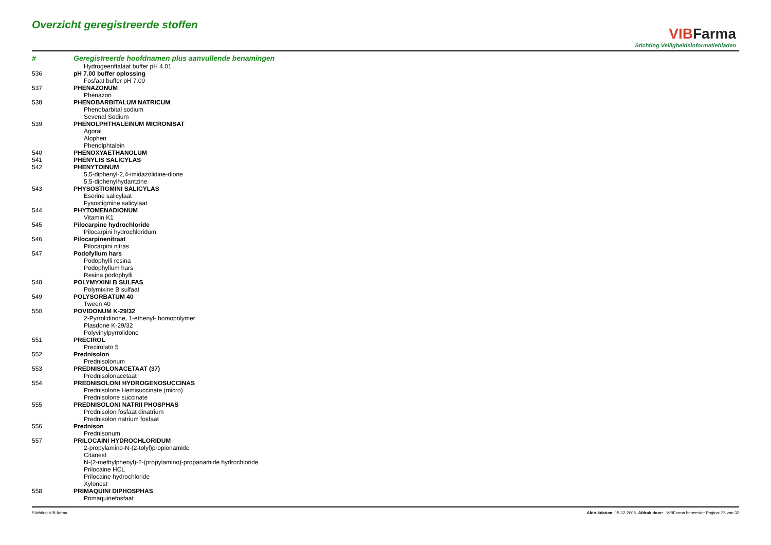Overzicht geregistreerde stoffen
VIB Farma
Stichting Veiligheidsinformatiebladen
| # | Geregistreerde hoofdnamen plus aanvullende benamingen |
| --- | --- |
| | Hydrogeenftalaat buffer pH 4.01 |
| 536 | pH 7.00 buffer oplossing |
| | Fosfaat buffer pH 7.00 |
| 537 | PHENAZONUM |
| | Phenazon |
| 538 | PHENOBARBITALUM NATRICUM |
| | Phenobarbital sodium |
| | Sevenal Sodium |
| 539 | PHENOLPHTHALEINUM MICRONISAT |
| | Agoral |
| | Alophen |
| | Phenolphtalein |
| 540 | PHENOXYAETHANOLUM |
| 541 | PHENYLIS SALICYLAS |
| 542 | PHENYTOINUM |
| | 5,5-diphenyl-2,4-imidazolidine-dione |
| | 5,5-diphenylhydantzine |
| 543 | PHYSOSTIGMINI SALICYLAS |
| | Eserine salicylaat |
| | Fysostigmine salicylaat |
| 544 | PHYTOMENADIONUM |
| | Vitamin K1 |
| 545 | Pilocarpine hydrochloride |
| | Pilocarpini hydrochloridum |
| 546 | Pilocarpinenitraat |
| | Pilocarpini nitras |
| 547 | Podofyllum hars |
| | Podophylli resina |
| | Podophyllum hars |
| | Resina podophylli |
| 548 | POLYMYXINI B SULFAS |
| | Polymixine B sulfaat |
| 549 | POLYSORBATUM 40 |
| | Tween 40 |
| 550 | POVIDONUM K-29/32 |
| | 2-Pyrrolidinone, 1-ethenyl-,homopolymer |
| | Plasdone K-29/32 |
| | Polyvinylpyrrolidone |
| 551 | PRECIROL |
| | Precirolato 5 |
| 552 | Prednisolon |
| | Prednisolonum |
| 553 | PREDNISOLONACETAAT (37) |
| | Prednisolonacetaat |
| 554 | PREDNISOLONI HYDROGENOSUCCINAS |
| | Prednisolone Hemisuccinate (micro) |
| | Prednisolone succinate |
| 555 | PREDNISOLONI NATRII PHOSPHAS |
| | Prednisolon fosfaat dinatrium |
| | Prednisolon natrium fosfaat |
| 556 | Prednison |
| | Prednisonum |
| 557 | PRILOCAINI HYDROCHLORIDUM |
| | 2-propylamino-N-(2-tolyl)propionamide |
| | Citanest |
| | N-(2-methylphenyl)-2-(propylamino)-propanamide hydrochloride |
| | Prilocaine HCL |
| | Prilocaine hydrochloride |
| | Xylonest |
| 558 | PRIMAQUINI DIPHOSPHAS |
| | Primaquinefosfaat |
Stichting VIB-farma Afdrukdatum: 15-12-2008 Afdruk door: VIBFarma beheerder Pagina: 25 van 32